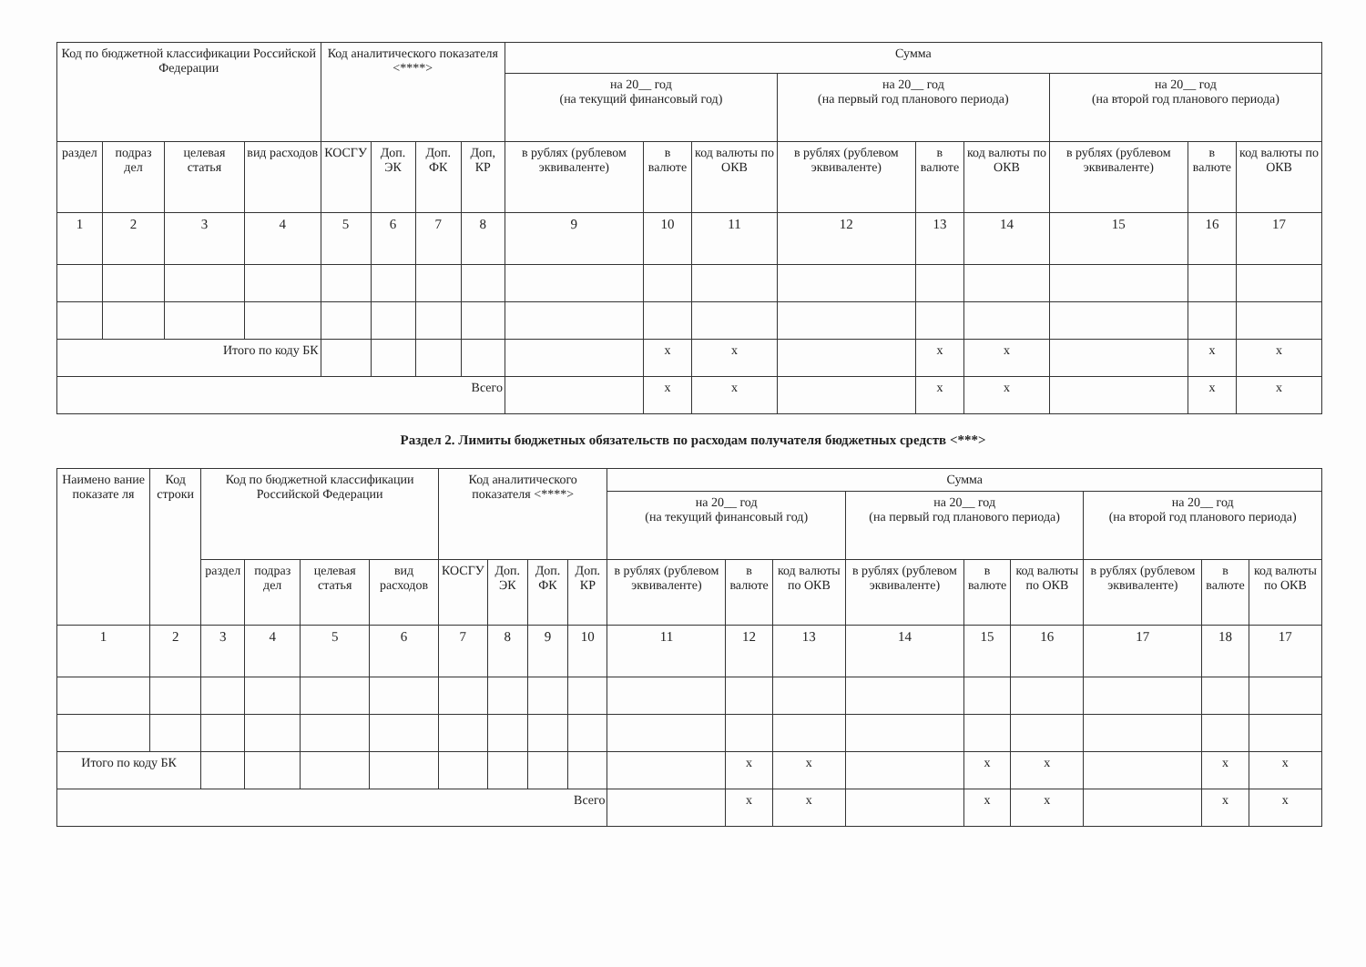| Код по бюджетной классификации Российской Федерации | | | | Код аналитического показателя <****> | | | | Сумма | | | | | | | | |
| --- | --- | --- | --- | --- | --- | --- | --- | --- | --- | --- | --- | --- | --- | --- | --- | --- |
| | | | | | | | | на 20__ год (на текущий финансовый год) | | | на 20__ год (на первый год планового периода) | | | на 20__ год (на второй год планового периода) | | |
| раздел | подраз дел | целевая статья | вид расходов | КОСГУ | Доп. ЭК | Доп. ФК | Доп, КР | в рублях (рублевом эквиваленте) | в валюте | код валюты по ОКВ | в рублях (рублевом эквиваленте) | в валюте | код валюты по ОКВ | в рублях (рублевом эквиваленте) | в валюте | код валюты по ОКВ |
| 1 | 2 | 3 | 4 | 5 | 6 | 7 | 8 | 9 | 10 | 11 | 12 | 13 | 14 | 15 | 16 | 17 |
| Итого по коду БК | | | | | | | | | x | x | | x | x | | x | x |
| Всего | | | | | | | | | x | x | | x | x | | x | x |
Раздел 2. Лимиты бюджетных обязательств по расходам получателя бюджетных средств <***>
| Наимено вание показате ля | Код строки | Код по бюджетной классификации Российской Федерации | | | | Код аналитического показателя <****> | | | | Сумма | | | | | | | | |
| --- | --- | --- | --- | --- | --- | --- | --- | --- | --- | --- | --- | --- | --- | --- | --- | --- | --- | --- |
| | | | | | | | | | | на 20__ год (на текущий финансовый год) | | | на 20__ год (на первый год планового периода) | | | на 20__ год (на второй год планового периода) | | |
| | | раздел | подраз дел | целевая статья | вид расходов | КОСГУ | Доп. ЭК | Доп. ФК | Доп. КР | в рублях (рублевом эквиваленте) | в валюте | код валюты по ОКВ | в рублях (рублевом эквиваленте) | в валюте | код валюты по ОКВ | в рублях (рублевом эквиваленте) | в валюте | код валюты по ОКВ |
| 1 | 2 | 3 | 4 | 5 | 6 | 7 | 8 | 9 | 10 | 11 | 12 | 13 | 14 | 15 | 16 | 17 | 18 | 17 |
| Итого по коду БК | | | | | | | | | | | x | x | | x | x | | x | x |
| Всего | | | | | | | | | | | x | x | | x | x | | x | x |